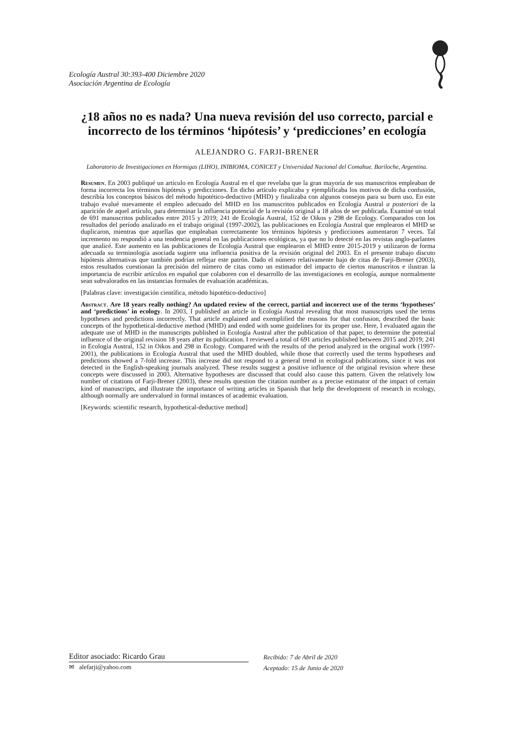Ecología Austral 30:393-400 Diciembre 2020
Asociación Argentina de Ecología
¿18 años no es nada? Una nueva revisión del uso correcto, parcial e incorrecto de los términos ‘hipótesis’ y ‘predicciones’ en ecología
ALEJANDRO G. FARJI-BRENER
Laboratorio de Investigaciones en Hormigas (LIHO), INIBIOMA, CONICET y Universidad Nacional del Comahue. Bariloche, Argentina.
Resumen. En 2003 publiqué un artículo en Ecología Austral en el que revelaba que la gran mayoría de sus manuscritos empleaban de forma incorrecta los términos hipótesis y predicciones. En dicho artículo explicaba y ejemplificaba los motivos de dicha confusión, describía los conceptos básicos del método hipotético-deductivo (MHD) y finalizaba con algunos consejos para su buen uso. En este trabajo evalué nuevamente el empleo adecuado del MHD en los manuscritos publicados en Ecología Austral a posteriori de la aparición de aquel artículo, para determinar la influencia potencial de la revisión original a 18 años de ser publicada. Examiné un total de 691 manuscritos publicados entre 2015 y 2019; 241 de Ecología Austral, 152 de Oikos y 298 de Ecology. Comparados con los resultados del período analizado en el trabajo original (1997-2002), las publicaciones en Ecología Austral que emplearon el MHD se duplicaron, mientras que aquellas que empleaban correctamente los términos hipótesis y predicciones aumentaron 7 veces. Tal incremento no respondió a una tendencia general en las publicaciones ecológicas, ya que no lo detecté en las revistas anglo-parlantes que analicé. Este aumento en las publicaciones de Ecología Austral que emplearon el MHD entre 2015-2019 y utilizaron de forma adecuada su terminología asociada sugiere una influencia positiva de la revisión original del 2003. En el presente trabajo discuto hipótesis alternativas que también podrían reflejar este patrón. Dado el número relativamente bajo de citas de Farji-Brener (2003), estos resultados cuestionan la precisión del número de citas como un estimador del impacto de ciertos manuscritos e ilustran la importancia de escribir artículos en español que colaboren con el desarrollo de las investigaciones en ecología, aunque normalmente sean subvalorados en las instancias formales de evaluación académicas.
[Palabras clave: investigación científica, método hipotético-deductivo]
Abstract. Are 18 years really nothing? An updated review of the correct, partial and incorrect use of the terms ‘hypotheses’ and ‘predictions’ in ecology. In 2003, I published an article in Ecología Austral revealing that most manuscripts used the terms hypotheses and predictions incorrectly. That article explained and exemplified the reasons for that confusion, described the basic concepts of the hypothetical-deductive method (MHD) and ended with some guidelines for its proper use. Here, I evaluated again the adequate use of MHD in the manuscripts published in Ecología Austral after the publication of that paper, to determine the potential influence of the original revision 18 years after its publication. I reviewed a total of 691 articles published between 2015 and 2019; 241 in Ecología Austral, 152 in Oikos and 298 in Ecology. Compared with the results of the period analyzed in the original work (1997-2001), the publications in Ecología Austral that used the MHD doubled, while those that correctly used the terms hypotheses and predictions showed a 7-fold increase. This increase did not respond to a general trend in ecological publications, since it was not detected in the English-speaking journals analyzed. These results suggest a positive influence of the original revision where these concepts were discussed in 2003. Alternative hypotheses are discussed that could also cause this pattern. Given the relatively low number of citations of Farji-Brener (2003), these results question the citation number as a precise estimator of the impact of certain kind of manuscripts, and illustrate the importance of writing articles in Spanish that help the development of research in ecology, although normally are undervalued in formal instances of academic evaluation.
[Keywords: scientific research, hypothetical-deductive method]
Editor asociado: Ricardo Grau
✉ alefarji@yahoo.com
Recibido: 7 de Abril de 2020
Aceptado: 15 de Junio de 2020